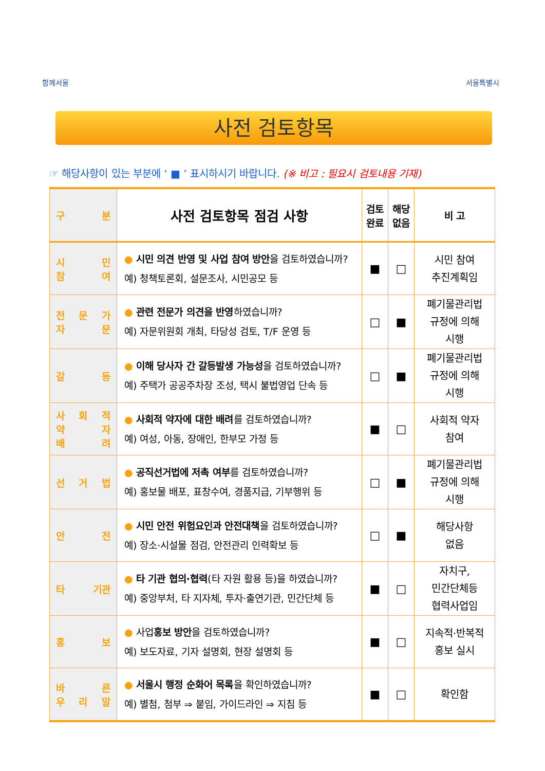함께서울 서울특별시
사전 검토항목
☞ 해당사항이 있는 부분에 ‘ ■ ’ 표시하시기 바랍니다. (※ 비고 : 필요시 검토내용 기재)
| 구 분 | 사전 검토항목 점검 사항 | 검토 완료 | 해당 없음 | 비 고 |
| --- | --- | --- | --- | --- |
| 시 민 참 여 | ● 시민 의견 반영 및 사업 참여 방안 을 검토하였습니까? 예) 청책토론회, 설문조사, 시민공모 등 | ■ | □ | 시민 참여 추진계획임 |
| 전 문 가 자 문 | ● 관련 전문가 의견을 반영 하였습니까? 예) 자문위원회 개최, 타당성 검토, T/F 운영 등 | □ | ■ | 폐기물관리법 규정에 의해 시행 |
| 갈 등 | ● 이해 당사자 간 갈등발생 가능성 을 검토하였습니까? 예) 주택가 공공주차장 조성, 택시 불법영업 단속 등 | □ | ■ | 폐기물관리법 규정에 의해 시행 |
| 사 회 적 약 자 배 려 | ● 사회적 약자에 대한 배려 를 검토하였습니까? 예) 여성, 아동, 장애인, 한부모 가정 등 | ■ | □ | 사회적 약자 참여 |
| 선 거 법 | ● 공직선거법에 저촉 여부 를 검토하였습니까? 예) 홍보물 배포, 표창수여, 경품지급, 기부행위 등 | □ | ■ | 폐기물관리법 규정에 의해 시행 |
| 안 전 | ● 시민 안전 위험요인과 안전대책 을 검토하였습니까? 예) 장소·시설물 점검, 안전관리 인력확보 등 | □ | ■ | 해당사항 없음 |
| 타 기관 | ● 타 기관 협의·협력 (타 자원 활용 등)을 하였습니까? 예) 중앙부처, 타 지자체, 투자·출연기관, 민간단체 등 | ■ | □ | 자치구, 민간단체등 협력사업임 |
| 홍 보 | ● 사업 홍보 방안 을 검토하였습니까? 예) 보도자료, 기자 설명회, 현장 설명회 등 | ■ | □ | 지속적·반복적 홍보 실시 |
| 바 른 우 리 말 | ● 서울시 행정 순화어 목록 을 확인하였습니까? 예) 별첨, 첨부 ⇒ 붙임, 가이드라인 ⇒ 지침 등 | ■ | □ | 확인함 |